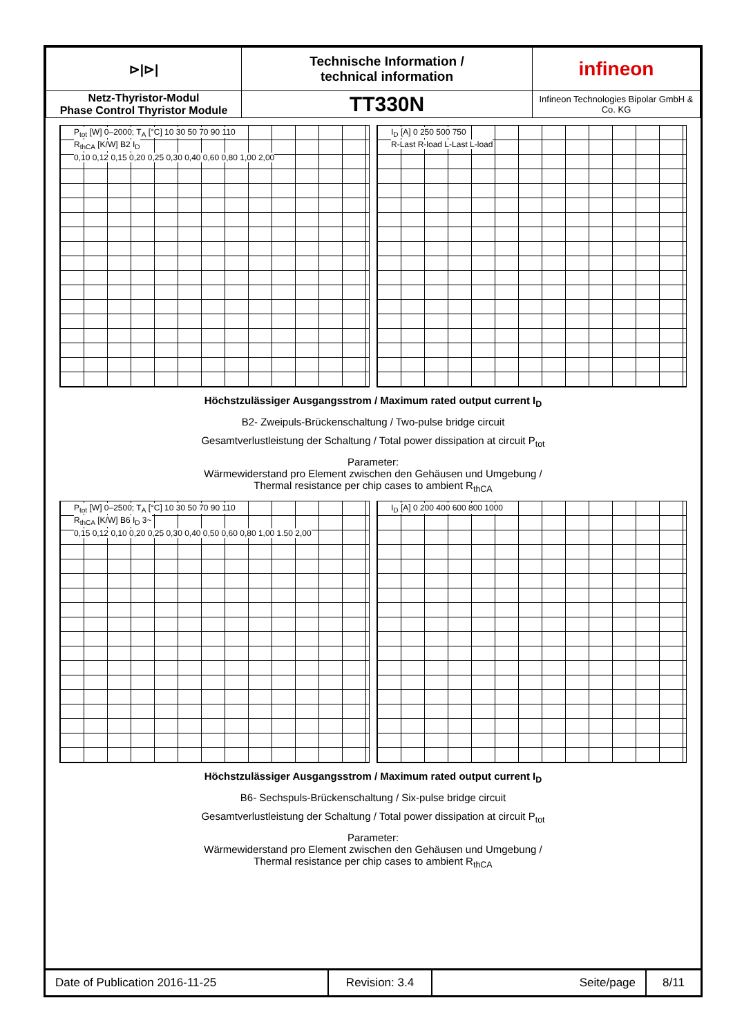| ⊳/⊳/ | Technische Information / technical information | infineon |
| Netz-Thyristor-Modul Phase Control Thyristor Module | TT330N | Infineon Technologies Bipolar GmbH & Co. KG |
P<sub>tot</sub> [W] 0–2000; T<sub>A</sub> [°C] 10 30 50 70 90 110
R<sub>thCA</sub> [K/W] B2 I<sub>D</sub>
0,10 0,12 0,15 0,20 0,25 0,30 0,40 0,60 0,80 1,00 2,00
I<sub>D</sub> [A] 0 250 500 750
R-Last R-load L-Last L-load
Höchstzulässiger Ausgangsstrom / Maximum rated output current I<sub>D</sub>
B2- Zweipuls-Brückenschaltung / Two-pulse bridge circuit
Gesamtverlustleistung der Schaltung / Total power dissipation at circuit P<sub>tot</sub>
Parameter:
Wärmewiderstand pro Element zwischen den Gehäusen und Umgebung /
Thermal resistance per chip cases to ambient R<sub>thCA</sub>
P<sub>tot</sub> [W] 0–2500; T<sub>A</sub> [°C] 10 30 50 70 90 110
R<sub>thCA</sub> [K/W] B6 I<sub>D</sub> 3~
0,15 0,12 0,10 0,20 0,25 0,30 0,40 0,50 0,60 0,80 1,00 1.50 2,00
I<sub>D</sub> [A] 0 200 400 600 800 1000
Höchstzulässiger Ausgangsstrom / Maximum rated output current I<sub>D</sub>
B6- Sechspuls-Brückenschaltung / Six-pulse bridge circuit
Gesamtverlustleistung der Schaltung / Total power dissipation at circuit P<sub>tot</sub>
Parameter:
Wärmewiderstand pro Element zwischen den Gehäusen und Umgebung /
Thermal resistance per chip cases to ambient R<sub>thCA</sub>
| Date of Publication 2016-11-25 | Revision: 3.4 | Seite/page | 8/11 |